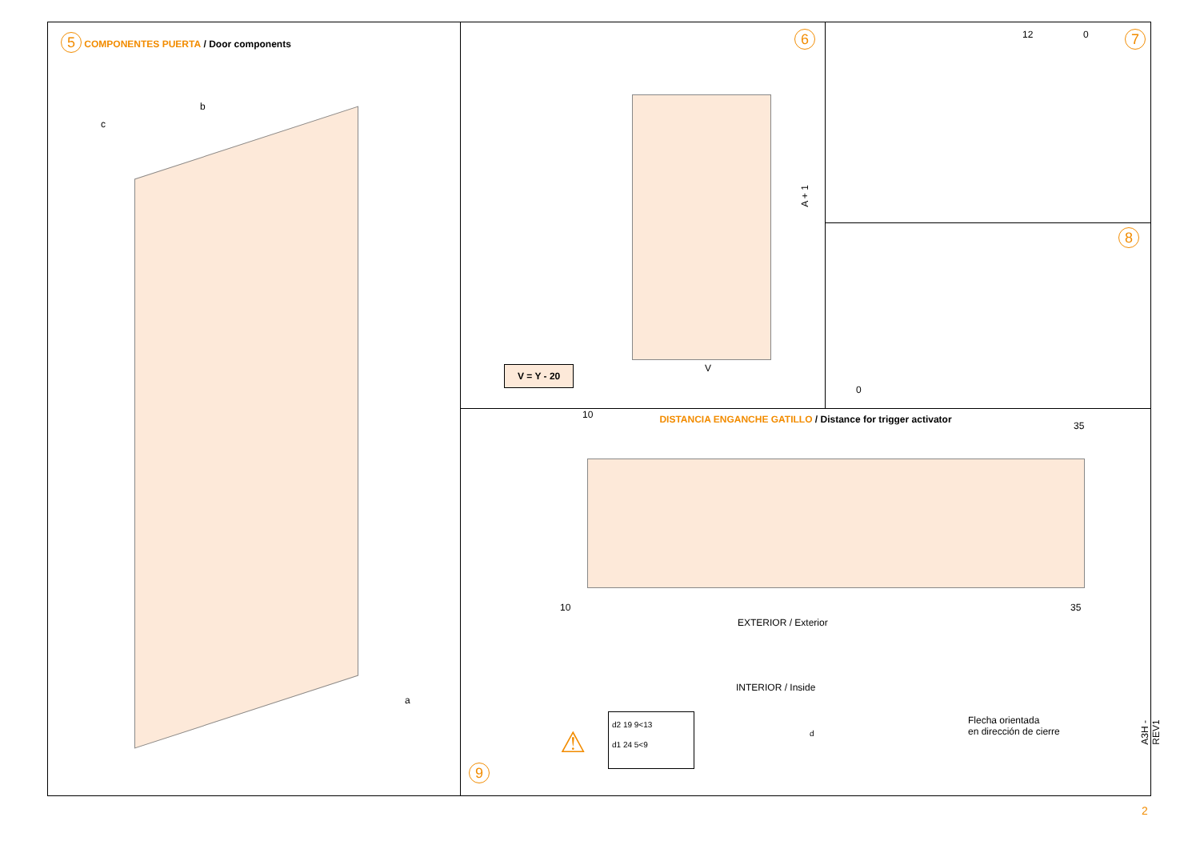5 COMPONENTES PUERTA / Door components
c
b
a
6
A + 1
V
V = Y - 20
7 12 0
8
0
DISTANCIA ENGANCHE GATILLO / Distance for trigger activator
10
35
10 35
EXTERIOR / Exterior
INTERIOR / Inside
Flecha orientada
en dirección de cierre
⚠
d2 19 9<13
d1 24 5<9
d
9
A3H - REV1
2